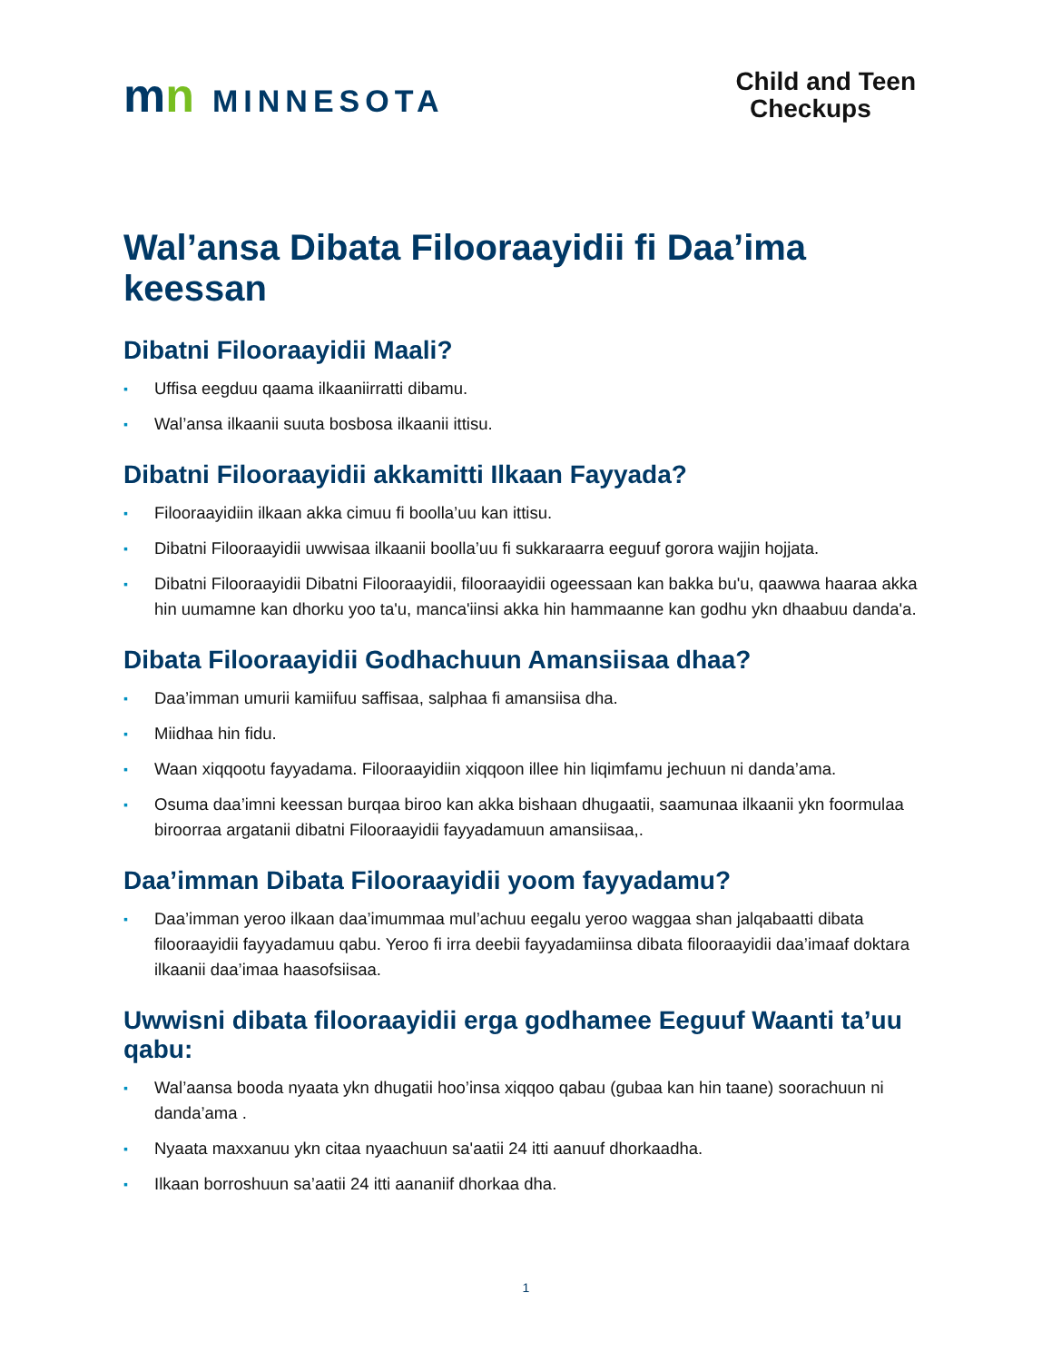mn MINNESOTA
Child and Teen
Checkups
Wal’ansa Dibata Filooraayidii fi Daa’ima keessan
Dibatni Filooraayidii Maali?
▪ Uffisa eegduu qaama ilkaaniirratti dibamu.
▪ Wal’ansa ilkaanii suuta bosbosa ilkaanii ittisu.
Dibatni Filooraayidii akkamitti Ilkaan Fayyada?
▪ Filooraayidiin ilkaan akka cimuu fi boolla’uu kan ittisu.
▪ Dibatni Filooraayidii uwwisaa ilkaanii boolla’uu fi sukkaraarra eeguuf gorora wajjin hojjata.
▪ Dibatni Filooraayidii Dibatni Filooraayidii, filooraayidii ogeessaan kan bakka bu'u, qaawwa haaraa akka hin uumamne kan dhorku yoo ta'u, manca'iinsi akka hin hammaanne kan godhu ykn dhaabuu danda'a.
Dibata Filooraayidii Godhachuun Amansiisaa dhaa?
▪ Daa’imman umurii kamiifuu saffisaa, salphaa fi amansiisa dha.
▪ Miidhaa hin fidu.
▪ Waan xiqqootu fayyadama. Filooraayidiin xiqqoon illee hin liqimfamu jechuun ni danda’ama.
▪ Osuma daa’imni keessan burqaa biroo kan akka bishaan dhugaatii, saamunaa ilkaanii ykn foormulaa biroorraa argatanii dibatni Filooraayidii fayyadamuun amansiisaa,.
Daa’imman Dibata Filooraayidii yoom fayyadamu?
▪ Daa’imman yeroo ilkaan daa’imummaa mul’achuu eegalu yeroo waggaa shan jalqabaatti dibata filooraayidii fayyadamuu qabu. Yeroo fi irra deebii fayyadamiinsa dibata filooraayidii daa’imaaf doktara ilkaanii daa’imaa haasofsiisaa.
Uwwisni dibata filooraayidii erga godhamee Eeguuf Waanti ta’uu qabu:
▪ Wal’aansa booda nyaata ykn dhugatii hoo’insa xiqqoo qabau (gubaa kan hin taane) soorachuun ni danda’ama .
▪ Nyaata maxxanuu ykn citaa nyaachuun sa'aatii 24 itti aanuuf dhorkaadha.
▪ Ilkaan borroshuun sa’aatii 24 itti aananiif dhorkaa dha.
1